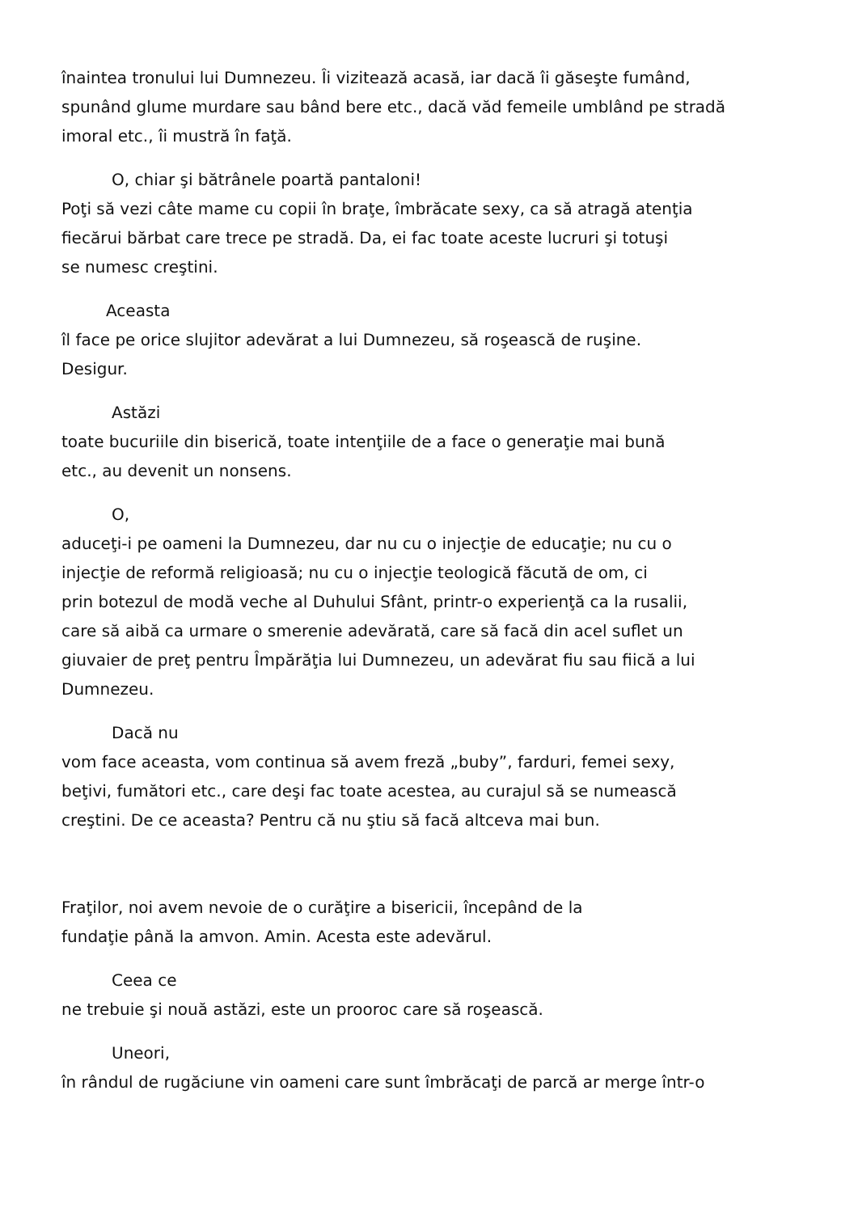înaintea tronului lui Dumnezeu. Îi vizitează acasă, iar dacă îi găseşte fumând,
spunând glume murdare sau bând bere etc., dacă văd femeile umblând pe stradă
imoral etc., îi mustră în faţă.
O, chiar şi bătrânele poartă pantaloni!
Poţi să vezi câte mame cu copii în braţe, îmbrăcate sexy, ca să atragă atenţia
fiecărui bărbat care trece pe stradă. Da, ei fac toate aceste lucruri şi totuşi
se numesc creştini.
Aceasta
îl face pe orice slujitor adevărat a lui Dumnezeu, să roşească de ruşine.
Desigur.
Astăzi
toate bucuriile din biserică, toate intenţiile de a face o generaţie mai bună
etc., au devenit un nonsens.
O,
aduceţi-i pe oameni la Dumnezeu, dar nu cu o injecţie de educaţie; nu cu o
injecţie de reformă religioasă; nu cu o injecţie teologică făcută de om, ci
prin botezul de modă veche al Duhului Sfânt, printr-o experienţă ca la rusalii,
care să aibă ca urmare o smerenie adevărată, care să facă din acel suflet un
giuvaier de preţ pentru Împărăţia lui Dumnezeu, un adevărat fiu sau fiică a lui
Dumnezeu.
Dacă nu
vom face aceasta, vom continua să avem freză „buby”, farduri, femei sexy,
beţivi, fumători etc., care deşi fac toate acestea, au curajul să se numească
creştini. De ce aceasta? Pentru că nu ştiu să facă altceva mai bun.
Fraţilor, noi avem nevoie de o curăţire a bisericii, începând de la
fundaţie până la amvon. Amin. Acesta este adevărul.
Ceea ce
ne trebuie şi nouă astăzi, este un prooroc care să roşească.
Uneori,
în rândul de rugăciune vin oameni care sunt îmbrăcaţi de parcă ar merge într-o